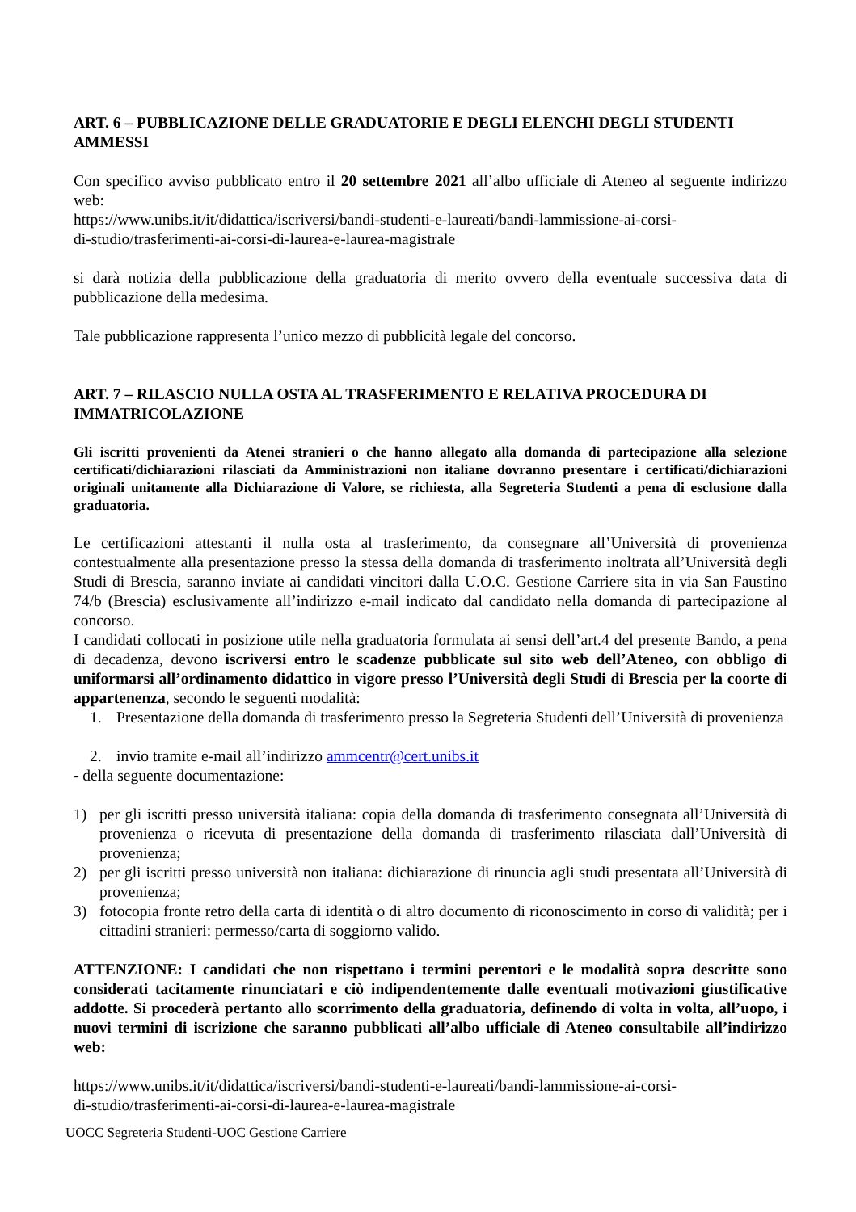ART. 6 – PUBBLICAZIONE DELLE GRADUATORIE E DEGLI ELENCHI DEGLI STUDENTI AMMESSI
Con specifico avviso pubblicato entro il 20 settembre 2021 all’albo ufficiale di Ateneo al seguente indirizzo web:
https://www.unibs.it/it/didattica/iscriversi/bandi-studenti-e-laureati/bandi-lammissione-ai-corsi-
di-studio/trasferimenti-ai-corsi-di-laurea-e-laurea-magistrale
si darà notizia della pubblicazione della graduatoria di merito ovvero della eventuale successiva data di pubblicazione della medesima.
Tale pubblicazione rappresenta l’unico mezzo di pubblicità legale del concorso.
ART. 7 – RILASCIO NULLA OSTA AL TRASFERIMENTO E RELATIVA PROCEDURA DI IMMATRICOLAZIONE
Gli iscritti provenienti da Atenei stranieri o che hanno allegato alla domanda di partecipazione alla selezione certificati/dichiarazioni rilasciati da Amministrazioni non italiane dovranno presentare i certificati/dichiarazioni originali unitamente alla Dichiarazione di Valore, se richiesta, alla Segreteria Studenti a pena di esclusione dalla graduatoria.
Le certificazioni attestanti il nulla osta al trasferimento, da consegnare all’Università di provenienza contestualmente alla presentazione presso la stessa della domanda di trasferimento inoltrata all’Università degli Studi di Brescia, saranno inviate ai candidati vincitori dalla U.O.C. Gestione Carriere sita in via San Faustino 74/b (Brescia) esclusivamente all’indirizzo e-mail indicato dal candidato nella domanda di partecipazione al concorso.
I candidati collocati in posizione utile nella graduatoria formulata ai sensi dell’art.4 del presente Bando, a pena di decadenza, devono iscriversi entro le scadenze pubblicate sul sito web dell’Ateneo, con obbligo di uniformarsi all’ordinamento didattico in vigore presso l’Università degli Studi di Brescia per la coorte di appartenenza, secondo le seguenti modalità:
1. Presentazione della domanda di trasferimento presso la Segreteria Studenti dell’Università di provenienza
2. invio tramite e-mail all’indirizzo ammcentr@cert.unibs.it
- della seguente documentazione:
1) per gli iscritti presso università italiana: copia della domanda di trasferimento consegnata all’Università di provenienza o ricevuta di presentazione della domanda di trasferimento rilasciata dall’Università di provenienza;
2) per gli iscritti presso università non italiana: dichiarazione di rinuncia agli studi presentata all’Università di provenienza;
3) fotocopia fronte retro della carta di identità o di altro documento di riconoscimento in corso di validità; per i cittadini stranieri: permesso/carta di soggiorno valido.
ATTENZIONE: I candidati che non rispettano i termini perentori e le modalità sopra descritte sono considerati tacitamente rinunciatari e ciò indipendentemente dalle eventuali motivazioni giustificative addotte. Si procederà pertanto allo scorrimento della graduatoria, definendo di volta in volta, all’uopo, i nuovi termini di iscrizione che saranno pubblicati all’albo ufficiale di Ateneo consultabile all’indirizzo web:
https://www.unibs.it/it/didattica/iscriversi/bandi-studenti-e-laureati/bandi-lammissione-ai-corsi-
di-studio/trasferimenti-ai-corsi-di-laurea-e-laurea-magistrale
UOCC Segreteria Studenti-UOC Gestione Carriere